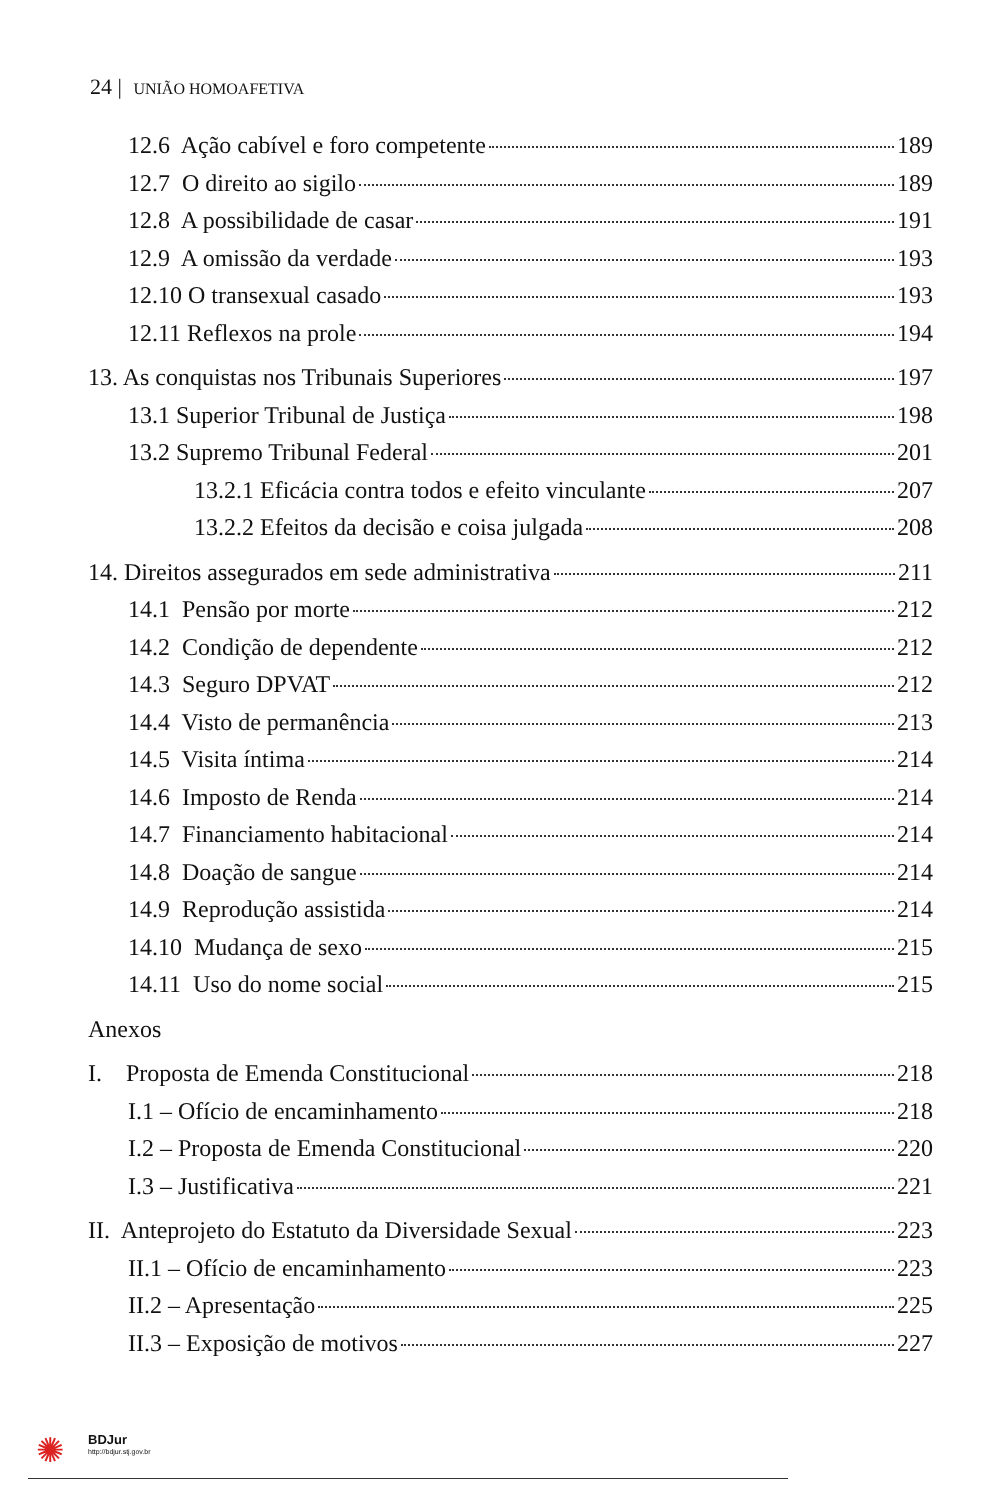24 | UNIÃO HOMOAFETIVA
12.6 Ação cabível e foro competente 189
12.7 O direito ao sigilo 189
12.8 A possibilidade de casar 191
12.9 A omissão da verdade 193
12.10 O transexual casado 193
12.11 Reflexos na prole 194
13. As conquistas nos Tribunais Superiores 197
13.1 Superior Tribunal de Justiça 198
13.2 Supremo Tribunal Federal 201
13.2.1 Eficácia contra todos e efeito vinculante 207
13.2.2 Efeitos da decisão e coisa julgada 208
14. Direitos assegurados em sede administrativa 211
14.1 Pensão por morte 212
14.2 Condição de dependente 212
14.3 Seguro DPVAT 212
14.4 Visto de permanência 213
14.5 Visita íntima 214
14.6 Imposto de Renda 214
14.7 Financiamento habitacional 214
14.8 Doação de sangue 214
14.9 Reprodução assistida 214
14.10 Mudança de sexo 215
14.11 Uso do nome social 215
Anexos
I. Proposta de Emenda Constitucional 218
I.1 – Ofício de encaminhamento 218
I.2 – Proposta de Emenda Constitucional 220
I.3 – Justificativa 221
II. Anteprojeto do Estatuto da Diversidade Sexual 223
II.1 – Ofício de encaminhamento 223
II.2 – Apresentação 225
II.3 – Exposição de motivos 227
✺ BDJur
http://bdjur.stj.gov.br